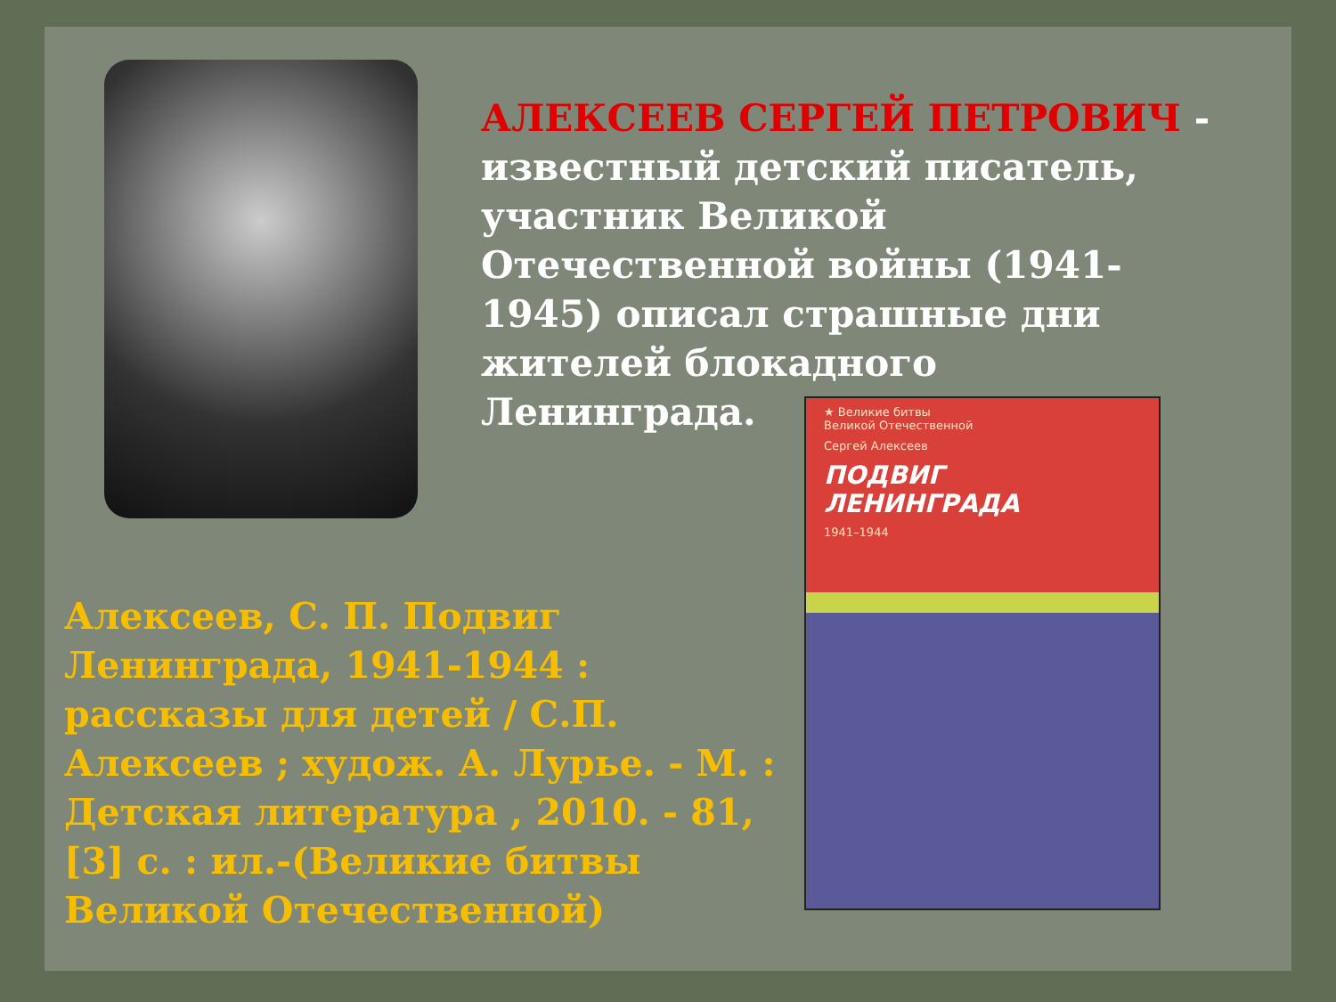АЛЕКСЕЕВ СЕРГЕЙ ПЕТРОВИЧ - известный детский писатель, участник Великой Отечественной войны (1941-1945) описал страшные дни жителей блокадного Ленинграда.
★ Великие битвы
Великой Отечественной
Сергей Алексеев
ПОДВИГ
ЛЕНИНГРАДА
1941–1944
Алексеев, С. П. Подвиг Ленинграда, 1941-1944 : рассказы для детей / С.П. Алексеев ; худож. А. Лурье. - М. : Детская литература , 2010. - 81, [3] с. : ил.-(Великие битвы Великой Отечественной)